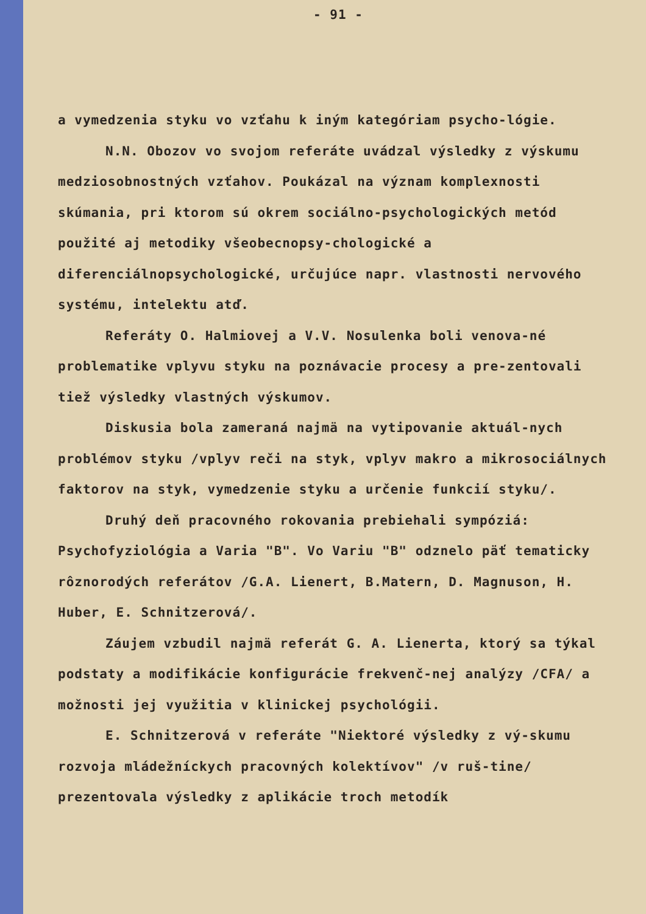- 91 -
a vymedzenia styku vo vzťahu k iným kategóriam psycho-lógie.
N.N. Obozov vo svojom referáte uvádzal výsledky z výskumu medziosobnostných vzťahov. Poukázal na význam komplexnosti skúmania, pri ktorom sú okrem sociálno-psychologických metód použité aj metodiky všeobecnopsy-chologické a diferenciálnopsychologické, určujúce napr. vlastnosti nervového systému, intelektu atď.
Referáty O. Halmiovej a V.V. Nosulenka boli venova-né problematike vplyvu styku na poznávacie procesy a pre-zentovali tiež výsledky vlastných výskumov.
Diskusia bola zameraná najmä na vytipovanie aktuál-nych problémov styku /vplyv reči na styk, vplyv makro a mikrosociálnych faktorov na styk, vymedzenie styku a určenie funkcií styku/.
Druhý deň pracovného rokovania prebiehali sympóziá: Psychofyziológia a Varia "B". Vo Variu "B" odznelo päť tematicky rôznorodých referátov /G.A. Lienert, B.Matern, D. Magnuson, H. Huber, E. Schnitzerová/.
Záujem vzbudil najmä referát G. A. Lienerta, ktorý sa týkal podstaty a modifikácie konfigurácie frekvenč-nej analýzy /CFA/ a možnosti jej využitia v klinickej psychológii.
E. Schnitzerová v referáte "Niektoré výsledky z vý-skumu rozvoja mládežníckych pracovných kolektívov" /v ruš-tine/ prezentovala výsledky z aplikácie troch metodík